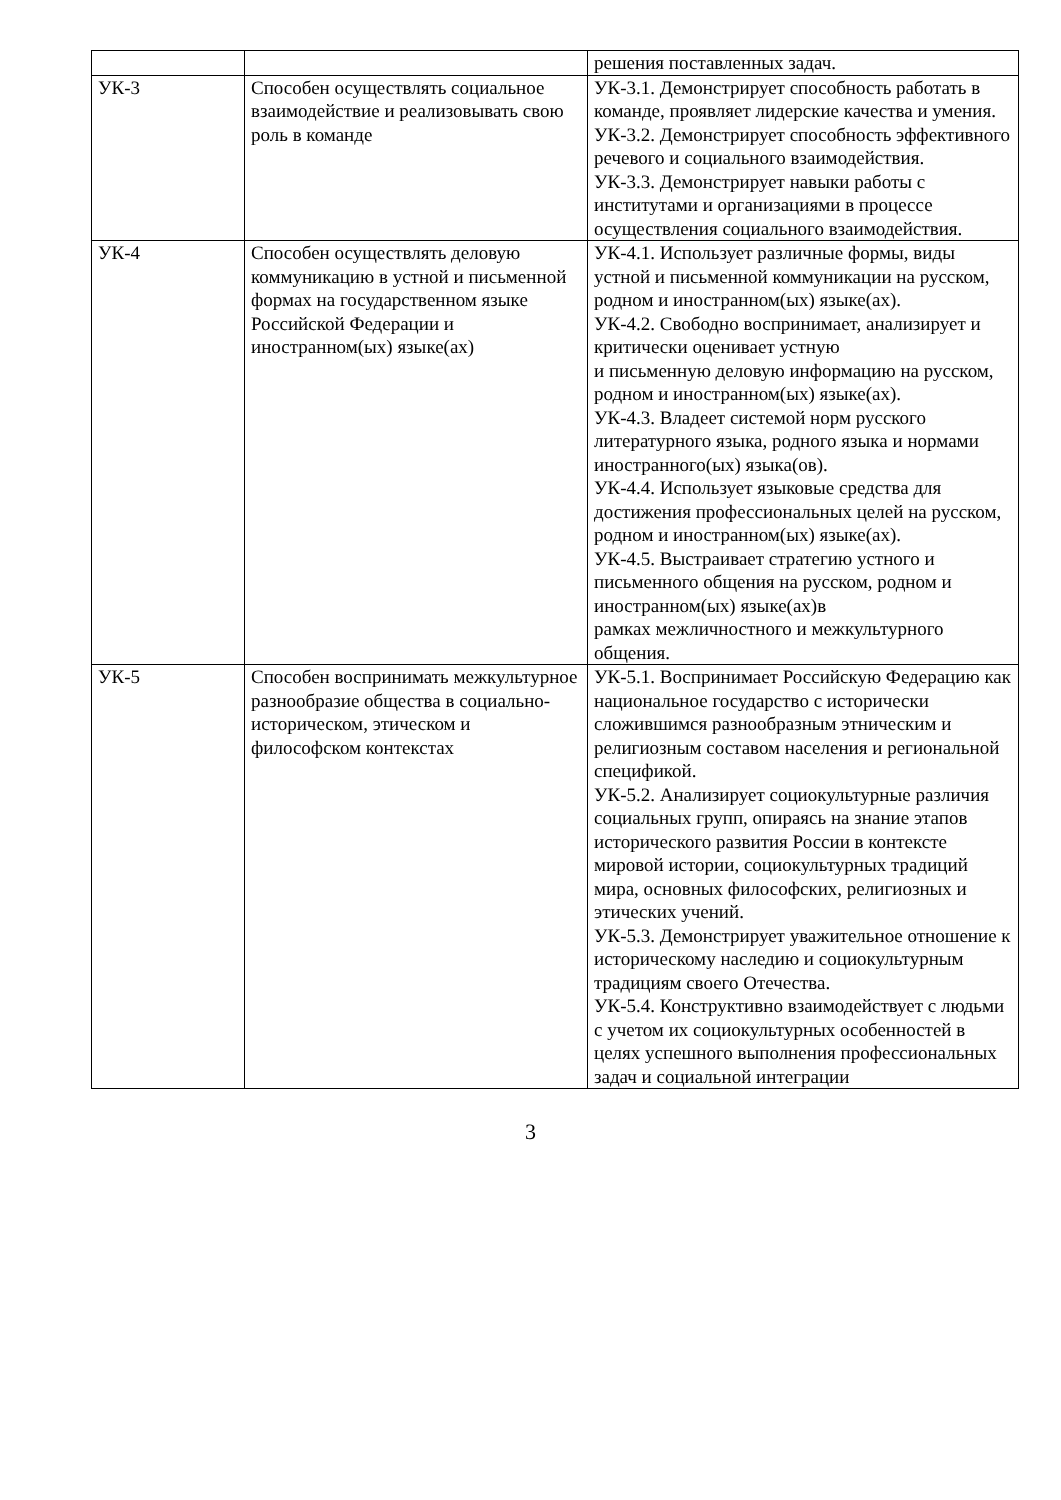| | | решения поставленных задач. |
| УК-3 | Способен осуществлять социальное взаимодействие и реализовывать свою роль в команде | УК-3.1. Демонстрирует способность работать в команде, проявляет лидерские качества и умения. УК-3.2. Демонстрирует способность эффективного речевого и социального взаимодействия. УК-3.3. Демонстрирует навыки работы с институтами и организациями в процессе осуществления социального взаимодействия. |
| УК-4 | Способен осуществлять деловую коммуникацию в устной и письменной формах на государственном языке Российской Федерации и иностранном(ых) языке(ах) | УК-4.1. Использует различные формы, виды устной и письменной коммуникации на русском, родном и иностранном(ых) языке(ах). УК-4.2. Свободно воспринимает, анализирует и критически оценивает устную и письменную деловую информацию на русском, родном и иностранном(ых) языке(ах). УК-4.3. Владеет системой норм русского литературного языка, родного языка и нормами иностранного(ых) языка(ов). УК-4.4. Использует языковые средства для достижения профессиональных целей на русском, родном и иностранном(ых) языке(ах). УК-4.5. Выстраивает стратегию устного и письменного общения на русском, родном и иностранном(ых) языке(ах)в рамках межличностного и межкультурного общения. |
| УК-5 | Способен воспринимать межкультурное разнообразие общества в социально-историческом, этическом и философском контекстах | УК-5.1. Воспринимает Российскую Федерацию как национальное государство с исторически сложившимся разнообразным этническим и религиозным составом населения и региональной спецификой. УК-5.2. Анализирует социокультурные различия социальных групп, опираясь на знание этапов исторического развития России в контексте мировой истории, социокультурных традиций мира, основных философских, религиозных и этических учений. УК-5.3. Демонстрирует уважительное отношение к историческому наследию и социокультурным традициям своего Отечества. УК-5.4. Конструктивно взаимодействует с людьми с учетом их социокультурных особенностей в целях успешного выполнения профессиональных задач и социальной интеграции |
3